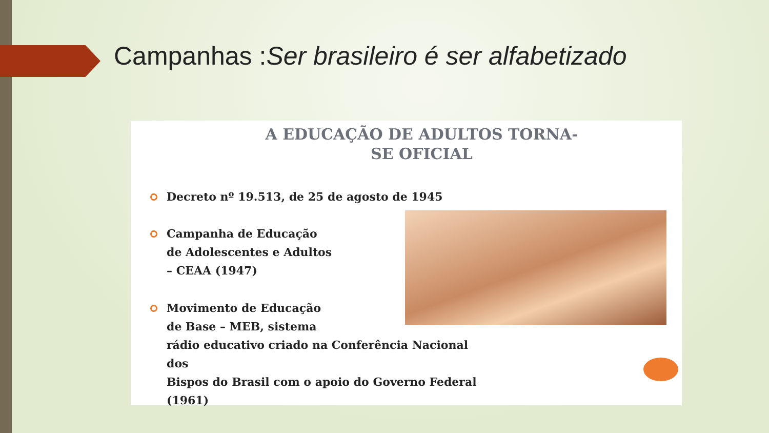Campanhas :Ser brasileiro é ser alfabetizado
A EDUCAÇÃO DE ADULTOS TORNA-
SE OFICIAL
Decreto nº 19.513, de 25 de agosto de 1945
Campanha de Educação
de Adolescentes e Adultos
– CEAA (1947)
Movimento de Educação
de Base – MEB, sistema
rádio educativo criado na Conferência Nacional
dos
Bispos do Brasil com o apoio do Governo Federal
(1961)